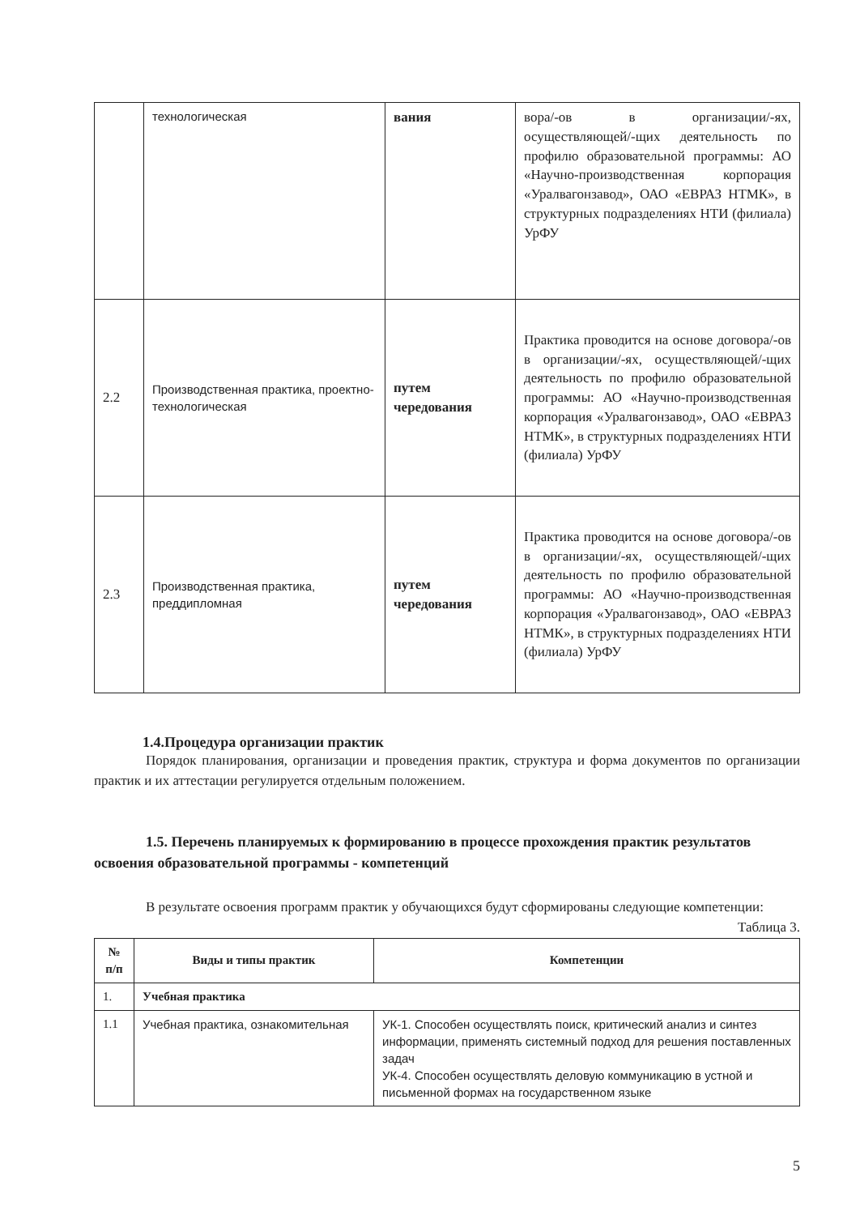| | технологическая | вания | вора/-ов в организации/-ях, осуществляющей/-щих деятельность по профилю образовательной программы: АО «Научно-производственная корпорация «Уралвагонзавод», ОАО «ЕВРАЗ НТМК», в структурных подразделениях НТИ (филиала) УрФУ |
| 2.2 | Производственная практика, проектно-технологическая | путем чередования | Практика проводится на основе договора/-ов в организации/-ях, осуществляющей/-щих деятельность по профилю образовательной программы: АО «Научно-производственная корпорация «Уралвагонзавод», ОАО «ЕВРАЗ НТМК», в структурных подразделениях НТИ (филиала) УрФУ |
| 2.3 | Производственная практика, преддипломная | путем чередования | Практика проводится на основе договора/-ов в организации/-ях, осуществляющей/-щих деятельность по профилю образовательной программы: АО «Научно-производственная корпорация «Уралвагонзавод», ОАО «ЕВРАЗ НТМК», в структурных подразделениях НТИ (филиала) УрФУ |
1.4.Процедура организации практик
Порядок планирования, организации и проведения практик, структура и форма документов по организации практик и их аттестации регулируется отдельным положением.
1.5. Перечень планируемых к формированию в процессе прохождения практик результатов освоения образовательной программы - компетенций
В результате освоения программ практик у обучающихся будут сформированы следующие компетенции:
Таблица 3.
| № п/п | Виды и типы практик | Компетенции |
| --- | --- | --- |
| 1. | Учебная практика | |
| 1.1 | Учебная практика, ознакомительная | УК-1. Способен осуществлять поиск, критический анализ и синтез информации, применять системный подход для решения поставленных задач УК-4. Способен осуществлять деловую коммуникацию в устной и письменной формах на государственном языке |
5